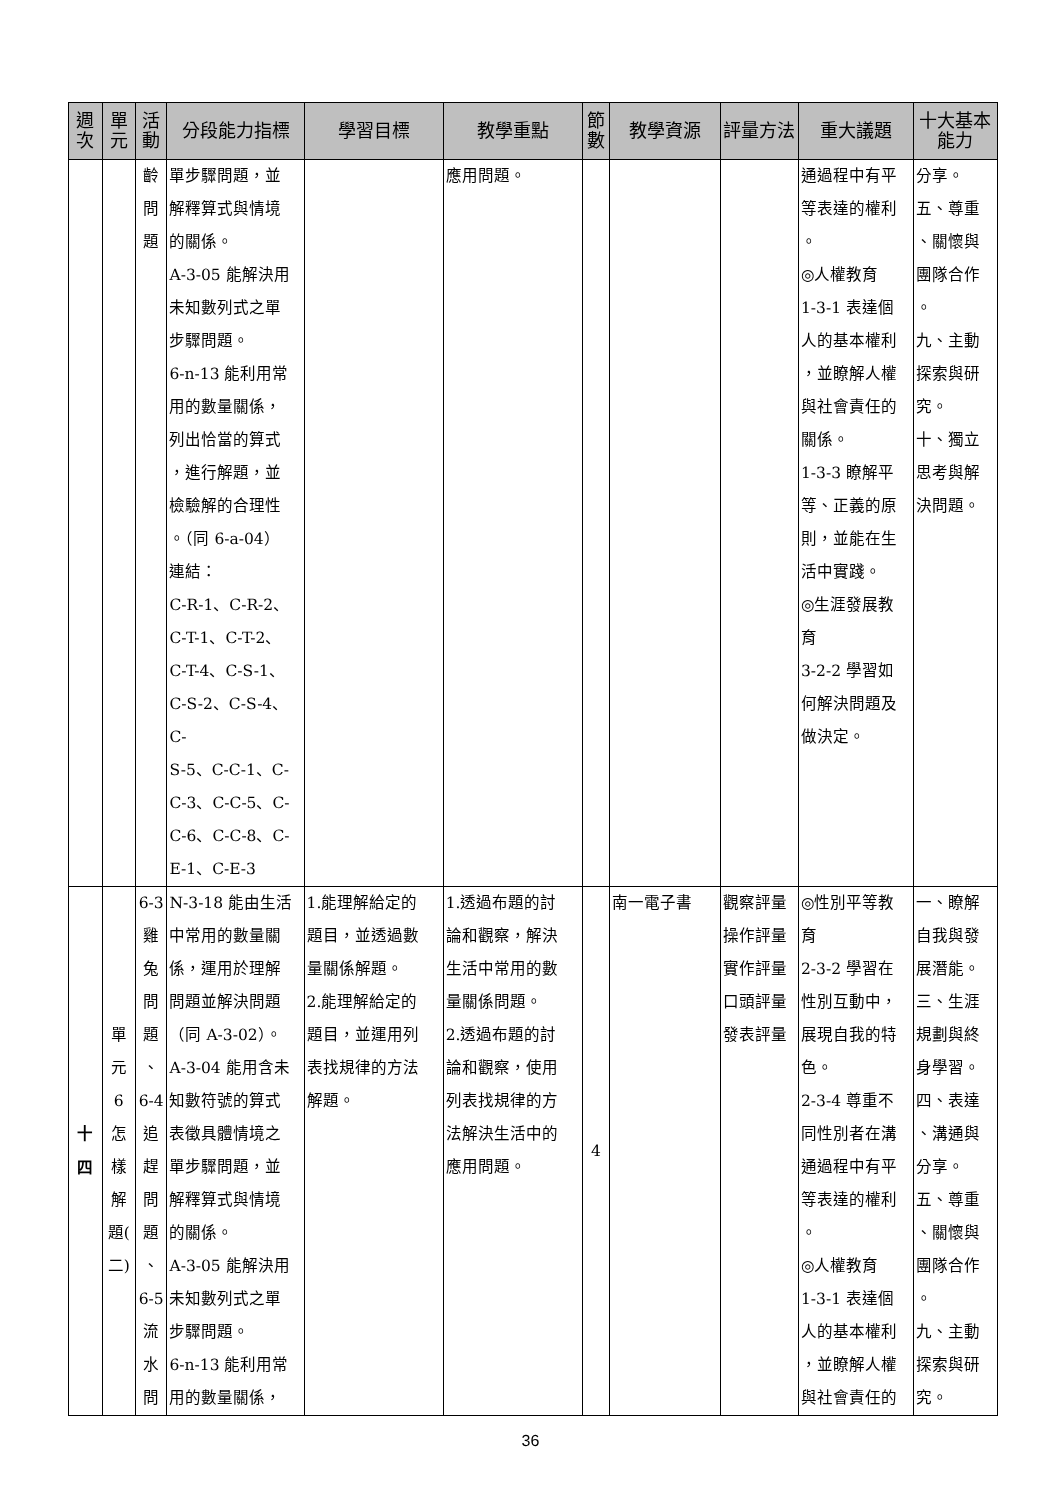| 週次 | 單元 | 活動 | 分段能力指標 | 學習目標 | 教學重點 | 節數 | 教學資源 | 評量方法 | 重大議題 | 十大基本能力 |
| --- | --- | --- | --- | --- | --- | --- | --- | --- | --- | --- |
| | | 齡 問 題 | 單步驟問題，並 解釋算式與情境 的關係。 A-3-05 能解決用 未知數列式之單 步驟問題。 6-n-13 能利用常 用的數量關係， 列出恰當的算式 ，進行解題，並 檢驗解的合理性 。（同 6-a-04） 連結： C-R-1、C-R-2、 C-T-1、C-T-2、 C-T-4、C-S-1、 C-S-2、C-S-4、C- S-5、C-C-1、C- C-3、C-C-5、C- C-6、C-C-8、C- E-1、C-E-3 | | 應用問題。 | | | | 通過程中有平 等表達的權利 。 ◎人權教育 1-3-1 表達個 人的基本權利 ，並瞭解人權 與社會責任的 關係。 1-3-3 瞭解平 等、正義的原 則，並能在生 活中實踐。 ◎生涯發展教 育 3-2-2 學習如 何解決問題及 做決定。 | 分享。 五、尊重 、關懷與 團隊合作 。 九、主動 探索與研 究。 十、獨立 思考與解 決問題。 |
| 十 四 | 單 元 6 怎 樣 解 題( 二) | 6-3 雞 兔 問 題 、 6-4 追 趕 問 題 、 6-5 流 水 問 | N-3-18 能由生活 中常用的數量關 係，運用於理解 問題並解決問題 （同 A-3-02）。 A-3-04 能用含未 知數符號的算式 表徵具體情境之 單步驟問題，並 解釋算式與情境 的關係。 A-3-05 能解決用 未知數列式之單 步驟問題。 6-n-13 能利用常 用的數量關係， | 1.能理解給定的 題目，並透過數 量關係解題。 2.能理解給定的 題目，並運用列 表找規律的方法 解題。 | 1.透過布題的討 論和觀察，解決 生活中常用的數 量關係問題。 2.透過布題的討 論和觀察，使用 列表找規律的方 法解決生活中的 應用問題。 | 4 | 南一電子書 | 觀察評量 操作評量 實作評量 口頭評量 發表評量 | ◎性別平等教 育 2-3-2 學習在 性別互動中， 展現自我的特 色。 2-3-4 尊重不 同性別者在溝 通過程中有平 等表達的權利 。 ◎人權教育 1-3-1 表達個 人的基本權利 ，並瞭解人權 與社會責任的 | 一、瞭解 自我與發 展潛能。 三、生涯 規劃與終 身學習。 四、表達 、溝通與 分享。 五、尊重 、關懷與 團隊合作 。 九、主動 探索與研 究。 |
36